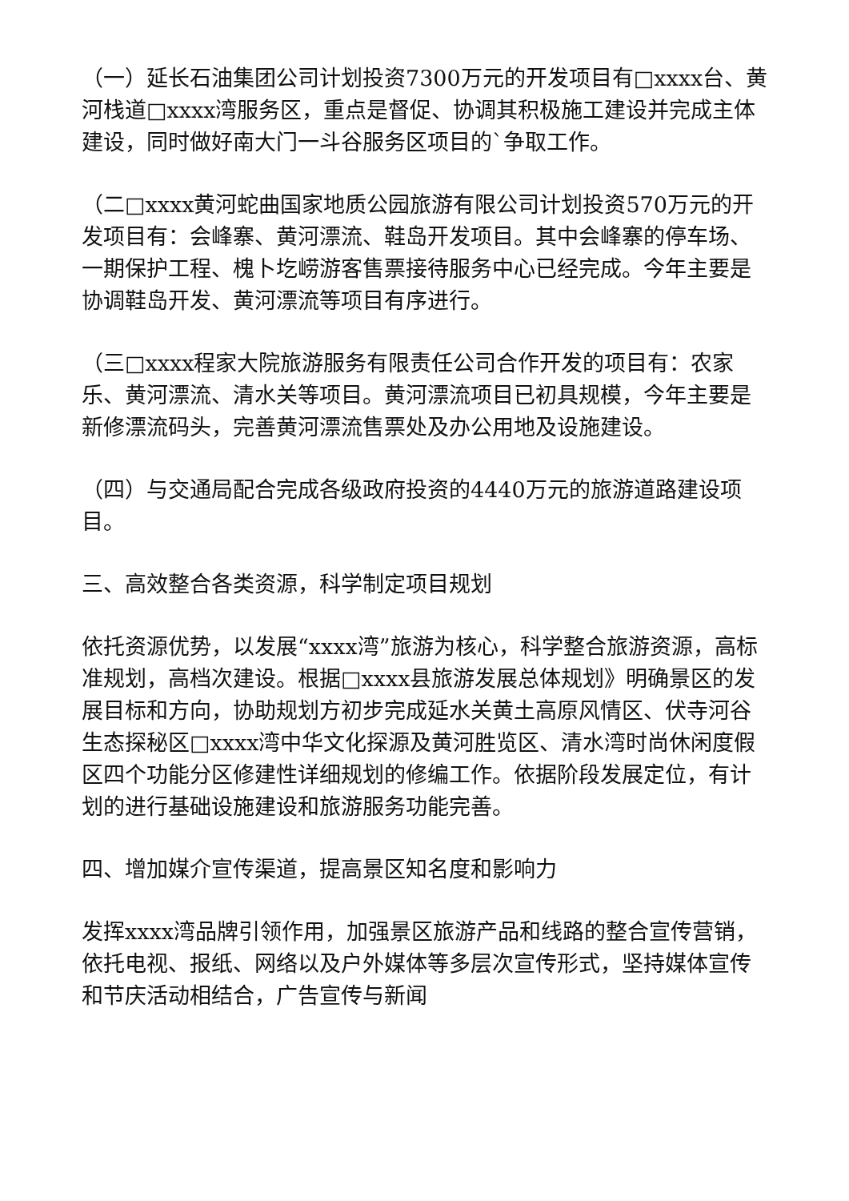（一）延长石油集团公司计划投资7300万元的开发项目有□xxxx台、黄河栈道□xxxx湾服务区，重点是督促、协调其积极施工建设并完成主体建设，同时做好南大门一斗谷服务区项目的`争取工作。
（二□xxxx黄河蛇曲国家地质公园旅游有限公司计划投资570万元的开发项目有：会峰寨、黄河漂流、鞋岛开发项目。其中会峰寨的停车场、一期保护工程、槐卜圪崂游客售票接待服务中心已经完成。今年主要是协调鞋岛开发、黄河漂流等项目有序进行。
（三□xxxx程家大院旅游服务有限责任公司合作开发的项目有：农家乐、黄河漂流、清水关等项目。黄河漂流项目已初具规模，今年主要是新修漂流码头，完善黄河漂流售票处及办公用地及设施建设。
（四）与交通局配合完成各级政府投资的4440万元的旅游道路建设项目。
三、高效整合各类资源，科学制定项目规划
依托资源优势，以发展“xxxx湾”旅游为核心，科学整合旅游资源，高标准规划，高档次建设。根据□xxxx县旅游发展总体规划》明确景区的发展目标和方向，协助规划方初步完成延水关黄土高原风情区、伏寺河谷生态探秘区□xxxx湾中华文化探源及黄河胜览区、清水湾时尚休闲度假区四个功能分区修建性详细规划的修编工作。依据阶段发展定位，有计划的进行基础设施建设和旅游服务功能完善。
四、增加媒介宣传渠道，提高景区知名度和影响力
发挥xxxx湾品牌引领作用，加强景区旅游产品和线路的整合宣传营销，依托电视、报纸、网络以及户外媒体等多层次宣传形式，坚持媒体宣传和节庆活动相结合，广告宣传与新闻